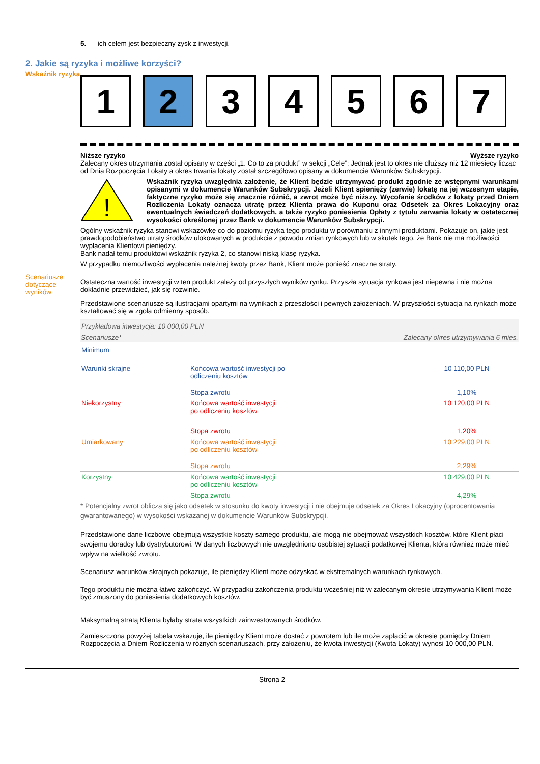5. ich celem jest bezpieczny zysk z inwestycji.
2. Jakie są ryzyka i możliwe korzyści?
Wskaźnik ryzyka
1 2 3 4 5 6 7
Niższe ryzyko Wyższe ryzyko
Zalecany okres utrzymania został opisany w części „1. Co to za produkt” w sekcji „Cele”; Jednak jest to okres nie dłuższy niż 12 miesięcy licząc od Dnia Rozpoczęcia Lokaty a okres trwania lokaty został szczegółowo opisany w dokumencie Warunków Subskrypcji.
!
Wskaźnik ryzyka uwzględnia założenie, że Klient będzie utrzymywać produkt zgodnie ze wstępnymi warunkami opisanymi w dokumencie Warunków Subskrypcji. Jeżeli Klient spienięży (zerwie) lokatę na jej wczesnym etapie, faktyczne ryzyko może się znacznie różnić, a zwrot może być niższy. Wycofanie środków z lokaty przed Dniem Rozliczenia Lokaty oznacza utratę przez Klienta prawa do Kuponu oraz Odsetek za Okres Lokacyjny oraz ewentualnych świadczeń dodatkowych, a także ryzyko poniesienia Opłaty z tytułu zerwania lokaty w ostatecznej wysokości określonej przez Bank w dokumencie Warunków Subskrypcji.
Ogólny wskaźnik ryzyka stanowi wskazówkę co do poziomu ryzyka tego produktu w porównaniu z innymi produktami. Pokazuje on, jakie jest prawdopodobieństwo utraty środków ulokowanych w produkcie z powodu zmian rynkowych lub w skutek tego, że Bank nie ma możliwości wypłacenia Klientowi pieniędzy.
Bank nadał temu produktowi wskaźnik ryzyka 2, co stanowi niską klasę ryzyka.
W przypadku niemożliwości wypłacenia należnej kwoty przez Bank, Klient może ponieść znaczne straty.
Scenariusze dotyczące wyników
Ostateczna wartość inwestycji w ten produkt zależy od przyszłych wyników rynku. Przyszła sytuacja rynkowa jest niepewna i nie można dokładnie przewidzieć, jak się rozwinie.
Przedstawione scenariusze są ilustracjami opartymi na wynikach z przeszłości i pewnych założeniach. W przyszłości sytuacja na rynkach może kształtować się w zgoła odmienny sposób.
| Przykładowa inwestycja: 10 000,00 PLN | | |
| --- | --- | --- |
| Scenariusze* | Zalecany okres utrzymywania 6 mies. | |
| Minimum | | |
| Warunki skrajne | Końcowa wartość inwestycji po odliczeniu kosztów | 10 110,00 PLN |
| | Stopa zwrotu | 1,10% |
| Niekorzystny | Końcowa wartość inwestycji po odliczeniu kosztów | 10 120,00 PLN |
| | Stopa zwrotu | 1,20% |
| Umiarkowany | Końcowa wartość inwestycji po odliczeniu kosztów | 10 229,00 PLN |
| | Stopa zwrotu | 2,29% |
| Korzystny | Końcowa wartość inwestycji po odliczeniu kosztów | 10 429,00 PLN |
| | Stopa zwrotu | 4,29% |
* Potencjalny zwrot oblicza się jako odsetek w stosunku do kwoty inwestycji i nie obejmuje odsetek za Okres Lokacyjny (oprocentowania gwarantowanego) w wysokości wskazanej w dokumencie Warunków Subskrypcji.
Przedstawione dane liczbowe obejmują wszystkie koszty samego produktu, ale mogą nie obejmować wszystkich kosztów, które Klient płaci swojemu doradcy lub dystrybutorowi. W danych liczbowych nie uwzględniono osobistej sytuacji podatkowej Klienta, która również może mieć wpływ na wielkość zwrotu.
Scenariusz warunków skrajnych pokazuje, ile pieniędzy Klient może odzyskać w ekstremalnych warunkach rynkowych.
Tego produktu nie można łatwo zakończyć. W przypadku zakończenia produktu wcześniej niż w zalecanym okresie utrzymywania Klient może być zmuszony do poniesienia dodatkowych kosztów.
Maksymalną stratą Klienta byłaby strata wszystkich zainwestowanych środków.
Zamieszczona powyżej tabela wskazuje, ile pieniędzy Klient może dostać z powrotem lub ile może zapłacić w okresie pomiędzy Dniem Rozpoczęcia a Dniem Rozliczenia w różnych scenariuszach, przy założeniu, że kwota inwestycji (Kwota Lokaty) wynosi 10 000,00 PLN.
Strona 2